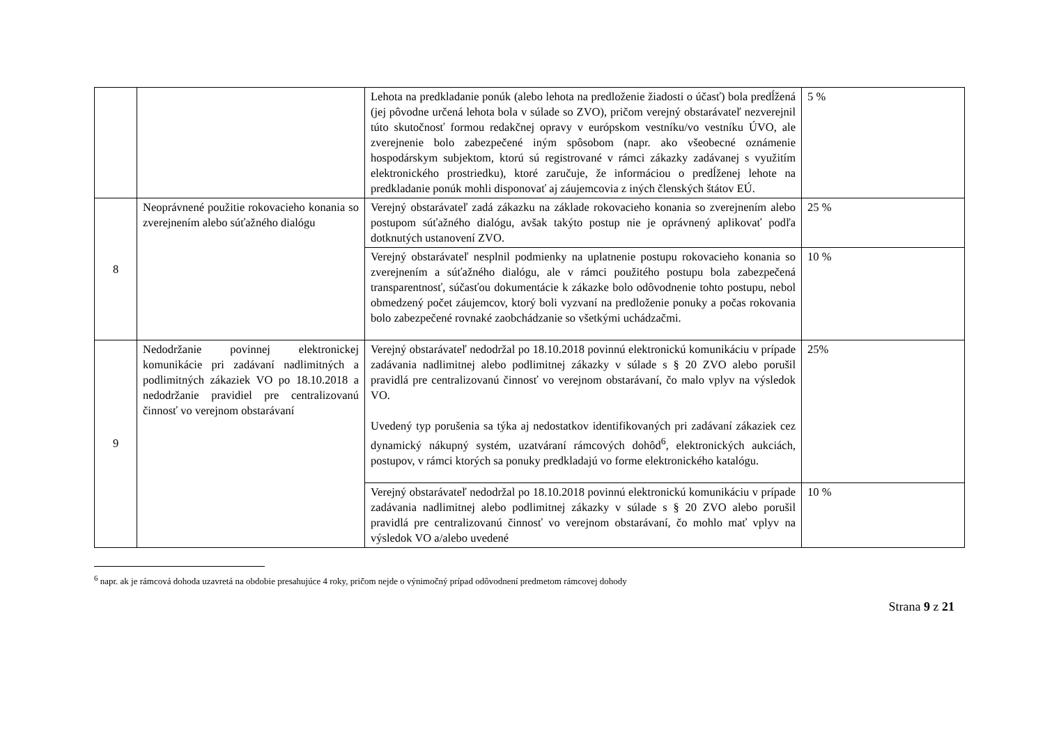| | | Lehota na predkladanie ponúk (alebo lehota na predloženie žiadosti o účasť) bola predĺžená (jej pôvodne určená lehota bola v súlade so ZVO), pričom verejný obstarávateľ nezverejnil túto skutočnosť formou redakčnej opravy v európskom vestníku/vo vestníku ÚVO, ale zverejnenie bolo zabezpečené iným spôsobom (napr. ako všeobecné oznámenie hospodárskym subjektom, ktorú sú registrované v rámci zákazky zadávanej s využitím elektronického prostriedku), ktoré zaručuje, že informáciou o predĺženej lehote na predkladanie ponúk mohli disponovať aj záujemcovia z iných členských štátov EÚ. | 5 % |
| 8 | Neoprávnené použitie rokovacieho konania so zverejnením alebo súťažného dialógu | Verejný obstarávateľ zadá zákazku na základe rokovacieho konania so zverejnením alebo postupom súťažného dialógu, avšak takýto postup nie je oprávnený aplikovať podľa dotknutých ustanovení ZVO. | 25 % |
| | | Verejný obstarávateľ nesplnil podmienky na uplatnenie postupu rokovacieho konania so zverejnením a súťažného dialógu, ale v rámci použitého postupu bola zabezpečená transparentnosť, súčasťou dokumentácie k zákazke bolo odôvodnenie tohto postupu, nebol obmedzený počet záujemcov, ktorý boli vyzvaní na predloženie ponuky a počas rokovania bolo zabezpečené rovnaké zaobchádzanie so všetkými uchádzačmi. | 10 % |
| 9 | Nedodržanie povinnej elektronickej komunikácie pri zadávaní nadlimitných a podlimitných zákaziek VO po 18.10.2018 a nedodržanie pravidiel pre centralizovanú činnosť vo verejnom obstarávaní | Verejný obstarávateľ nedodržal po 18.10.2018 povinnú elektronickú komunikáciu v prípade zadávania nadlimitnej alebo podlimitnej zákazky v súlade s § 20 ZVO alebo porušil pravidlá pre centralizovanú činnosť vo verejnom obstarávaní, čo malo vplyv na výsledok VO. Uvedený typ porušenia sa týka aj nedostatkov identifikovaných pri zadávaní zákaziek cez dynamický nákupný systém, uzatváraní rámcových dohôd<sup>6</sup>, elektronických aukciách, postupov, v rámci ktorých sa ponuky predkladajú vo forme elektronického katalógu. | 25% |
| | | Verejný obstarávateľ nedodržal po 18.10.2018 povinnú elektronickú komunikáciu v prípade zadávania nadlimitnej alebo podlimitnej zákazky v súlade s § 20 ZVO alebo porušil pravidlá pre centralizovanú činnosť vo verejnom obstarávaní, čo mohlo mať vplyv na výsledok VO a/alebo uvedené | 10 % |
<sup>6</sup> napr. ak je rámcová dohoda uzavretá na obdobie presahujúce 4 roky, pričom nejde o výnimočný prípad odôvodnení predmetom rámcovej dohody
Strana 9 z 21